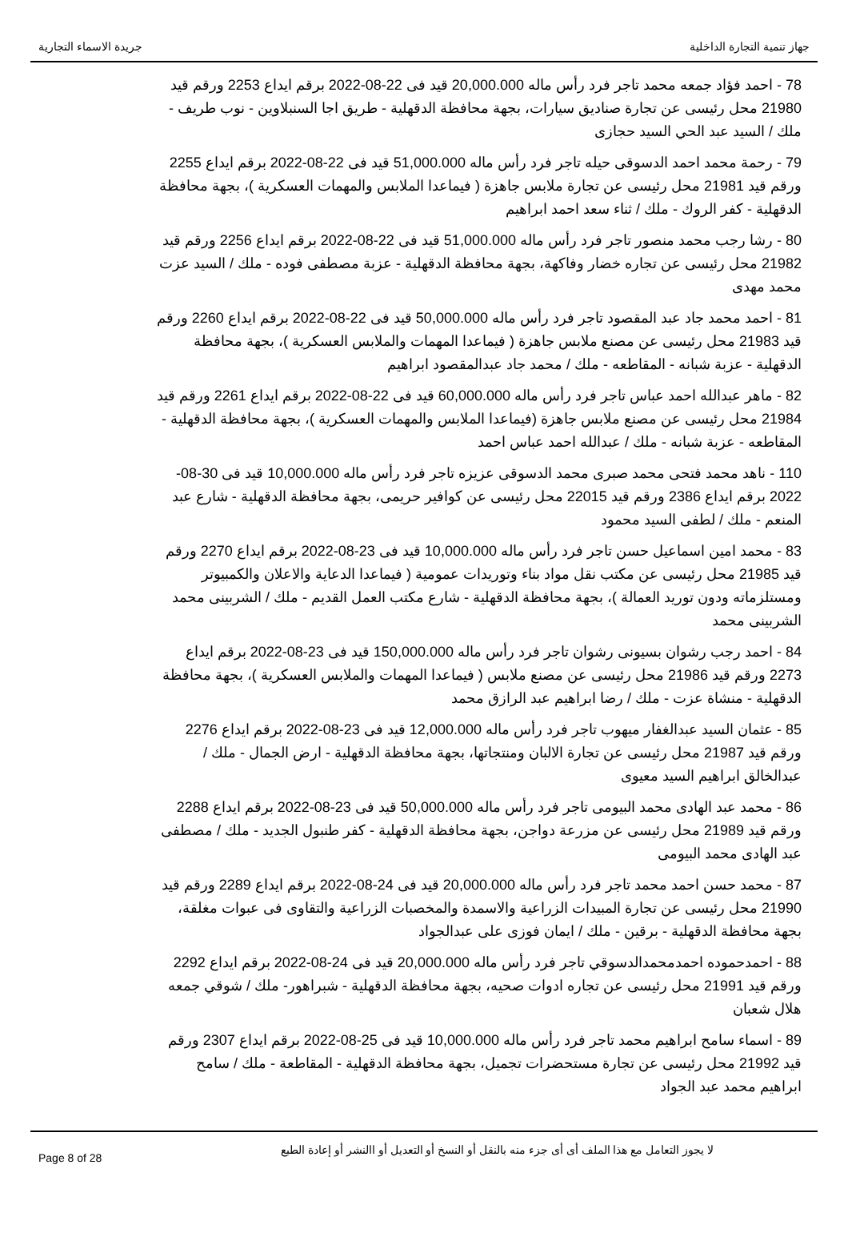جهاز تنمية التجارة الداخلية جريدة الاسماء التجارية
78 - احمد فؤاد جمعه محمد تاجر فرد رأس ماله 20,000.000 قيد فى 22-08-2022 برقم ايداع 2253 ورقم قيد 21980 محل رئيسى عن تجارة صناديق سيارات، بجهة محافظة الدقهلية - طريق اجا السنبلاوين - نوب طريف - ملك / السيد عبد الحي السيد حجازى
79 - رحمة محمد احمد الدسوقى حيله تاجر فرد رأس ماله 51,000.000 قيد فى 22-08-2022 برقم ايداع 2255 ورقم قيد 21981 محل رئيسى عن تجارة ملابس جاهزة ( فيماعدا الملابس والمهمات العسكرية )، بجهة محافظة الدقهلية - كفر الروك - ملك / ثناء سعد احمد ابراهيم
80 - رشا رجب محمد منصور تاجر فرد رأس ماله 51,000.000 قيد فى 22-08-2022 برقم ايداع 2256 ورقم قيد 21982 محل رئيسى عن تجاره خضار وفاكهة، بجهة محافظة الدقهلية - عزبة مصطفى فوده - ملك / السيد عزت محمد مهدى
81 - احمد محمد جاد عبد المقصود تاجر فرد رأس ماله 50,000.000 قيد فى 22-08-2022 برقم ايداع 2260 ورقم قيد 21983 محل رئيسى عن مصنع ملابس جاهزة ( فيماعدا المهمات والملابس العسكرية )، بجهة محافظة الدقهلية - عزبة شبانه - المقاطعه - ملك / محمد جاد عبدالمقصود ابراهيم
82 - ماهر عبدالله احمد عباس تاجر فرد رأس ماله 60,000.000 قيد فى 22-08-2022 برقم ايداع 2261 ورقم قيد 21984 محل رئيسى عن مصنع ملابس جاهزة (فيماعدا الملابس والمهمات العسكرية )، بجهة محافظة الدقهلية - المقاطعه - عزبة شبانه - ملك / عبدالله احمد عباس احمد
110 - ناهد محمد فتحى محمد صبرى محمد الدسوقى عزيزه تاجر فرد رأس ماله 10,000.000 قيد فى 30-08-2022 برقم ايداع 2386 ورقم قيد 22015 محل رئيسى عن كوافير حريمى، بجهة محافظة الدقهلية - شارع عبد المنعم - ملك / لطفى السيد محمود
83 - محمد امين اسماعيل حسن تاجر فرد رأس ماله 10,000.000 قيد فى 23-08-2022 برقم ايداع 2270 ورقم قيد 21985 محل رئيسى عن مكتب نقل مواد بناء وتوريدات عمومية ( فيماعدا الدعاية والاعلان والكمبيوتر ومستلزماته ودون توريد العمالة )، بجهة محافظة الدقهلية - شارع مكتب العمل القديم - ملك / الشربينى محمد الشربينى محمد
84 - احمد رجب رشوان بسيونى رشوان تاجر فرد رأس ماله 150,000.000 قيد فى 23-08-2022 برقم ايداع 2273 ورقم قيد 21986 محل رئيسى عن مصنع ملابس ( فيماعدا المهمات والملابس العسكرية )، بجهة محافظة الدقهلية - منشاة عزت - ملك / رضا ابراهيم عبد الرازق محمد
85 - عثمان السيد عبدالغفار ميهوب تاجر فرد رأس ماله 12,000.000 قيد فى 23-08-2022 برقم ايداع 2276 ورقم قيد 21987 محل رئيسى عن تجارة الالبان ومنتجاتها، بجهة محافظة الدقهلية - ارض الجمال - ملك / عبدالخالق ابراهيم السيد معيوى
86 - محمد عبد الهادى محمد البيومى تاجر فرد رأس ماله 50,000.000 قيد فى 23-08-2022 برقم ايداع 2288 ورقم قيد 21989 محل رئيسى عن مزرعة دواجن، بجهة محافظة الدقهلية - كفر طنبول الجديد - ملك / مصطفى عبد الهادى محمد البيومى
87 - محمد حسن احمد محمد تاجر فرد رأس ماله 20,000.000 قيد فى 24-08-2022 برقم ايداع 2289 ورقم قيد 21990 محل رئيسى عن تجارة المبيدات الزراعية والاسمدة والمخصبات الزراعية والتقاوى فى عبوات مغلقة، بجهة محافظة الدقهلية - برقين - ملك / ايمان فوزى على عبدالجواد
88 - احمدحموده احمدمحمدالدسوقي تاجر فرد رأس ماله 20,000.000 قيد فى 24-08-2022 برقم ايداع 2292 ورقم قيد 21991 محل رئيسى عن تجاره ادوات صحيه، بجهة محافظة الدقهلية - شبراهور- ملك / شوقي جمعه هلال شعبان
89 - اسماء سامح ابراهيم محمد تاجر فرد رأس ماله 10,000.000 قيد فى 25-08-2022 برقم ايداع 2307 ورقم قيد 21992 محل رئيسى عن تجارة مستحضرات تجميل، بجهة محافظة الدقهلية - المقاطعة - ملك / سامح ابراهيم محمد عبد الجواد
لا يجوز التعامل مع هذا الملف أى أى جزء منه بالنقل أو النسخ أو التعديل أو االنشر أو إعادة الطبع
Page 8 of 28